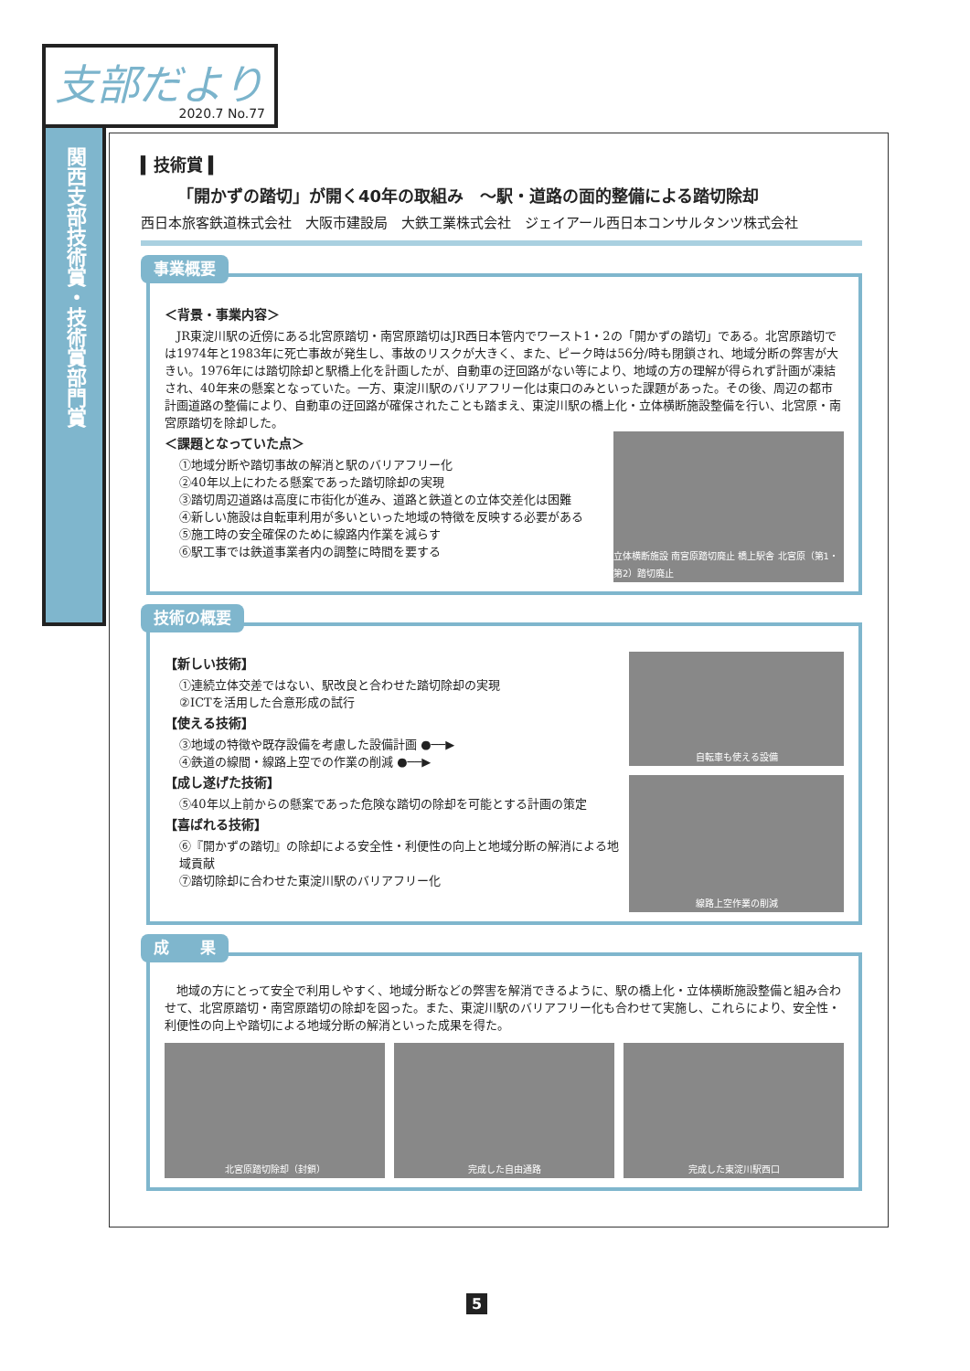支部だより
2020.7 No.77
関西支部技術賞・技術賞部門賞
▍技術賞 ▍
「開かずの踏切」が開く40年の取組み　～駅・道路の面的整備による踏切除却
西日本旅客鉄道株式会社　大阪市建設局　大鉄工業株式会社　ジェイアール西日本コンサルタンツ株式会社
事業概要
＜背景・事業内容＞
JR東淀川駅の近傍にある北宮原踏切・南宮原踏切はJR西日本管内でワースト1・2の「開かずの踏切」である。北宮原踏切では1974年と1983年に死亡事故が発生し、事故のリスクが大きく、また、ピーク時は56分/時も閉鎖され、地域分断の弊害が大きい。1976年には踏切除却と駅橋上化を計画したが、自動車の迂回路がない等により、地域の方の理解が得られず計画が凍結され、40年来の懸案となっていた。一方、東淀川駅のバリアフリー化は東口のみといった課題があった。その後、周辺の都市計画道路の整備により、自動車の迂回路が確保されたことも踏まえ、東淀川駅の橋上化・立体横断施設整備を行い、北宮原・南宮原踏切を除却した。
＜課題となっていた点＞
①地域分断や踏切事故の解消と駅のバリアフリー化
②40年以上にわたる懸案であった踏切除却の実現
③踏切周辺道路は高度に市街化が進み、道路と鉄道との立体交差化は困難
④新しい施設は自転車利用が多いといった地域の特徴を反映する必要がある
⑤施工時の安全確保のために線路内作業を減らす
⑥駅工事では鉄道事業者内の調整に時間を要する
立体横断施設 南宮原踏切廃止 橋上駅舎 北宮原（第1・第2）踏切廃止
技術の概要
【新しい技術】
①連続立体交差ではない、駅改良と合わせた踏切除却の実現
②ICTを活用した合意形成の試行
【使える技術】
③地域の特徴や既存設備を考慮した設備計画 ●──▶
④鉄道の線間・線路上空での作業の削減 ●──▶
【成し遂げた技術】
⑤40年以上前からの懸案であった危険な踏切の除却を可能とする計画の策定
【喜ばれる技術】
⑥『開かずの踏切』の除却による安全性・利便性の向上と地域分断の解消による地域貢献
⑦踏切除却に合わせた東淀川駅のバリアフリー化
自転車も使える設備
線路上空作業の削減
成　　果
地域の方にとって安全で利用しやすく、地域分断などの弊害を解消できるように、駅の橋上化・立体横断施設整備と組み合わせて、北宮原踏切・南宮原踏切の除却を図った。また、東淀川駅のバリアフリー化も合わせて実施し、これらにより、安全性・利便性の向上や踏切による地域分断の解消といった成果を得た。
北宮原踏切除却（封鎖） 完成した自由通路 完成した東淀川駅西口
5